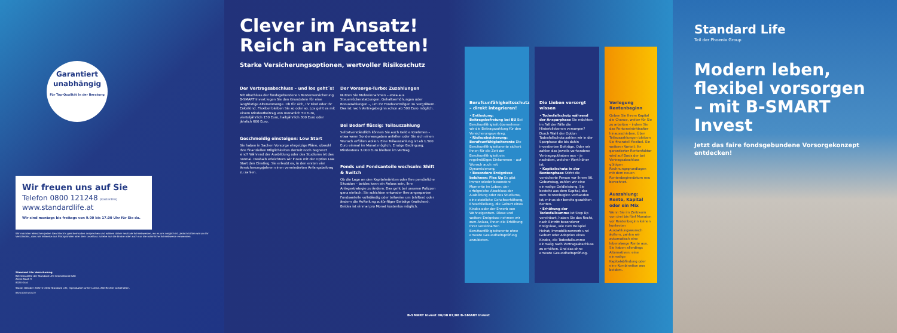Garantiert unabhängig
Für Top-Qualität in der Beratung
Wir freuen uns auf Sie
Telefon 0800 121248 (kostenfrei)
www.standardlife.at
Wir sind montags bis freitags von 9.00 bis 17.00 Uhr für Sie da.
Wir möchten Menschen jeden Geschlechts gleichermaßen ansprechen und wählen daher neutrale Schreibweisen, wo es uns möglich ist. Jedoch bitten wir um Ihr Verständnis, dass wir teilweise aus Platzgründen oder dem Lesefluss zuliebe nur die binäre oder auch nur die männliche Schreibweise verwenden.
Standard Life Versicherung
Betriebsstätte der Standard Life International DAC
Arche Noah 9
8020 Graz
Stand: Oktober 2022 © 2022 Standard Life, reproduziert unter Lizenz. Alle Rechte vorbehalten.
BSI/A/1002/V/10/22
Clever im Ansatz!
Reich an Facetten!
Starke Versicherungsoptionen, wertvoller Risikoschutz
Der Vertragsabschluss – und los geht´s!
Mit Abschluss der fondsgebundenen Rentenversicherung B-SMART Invest legen Sie den Grundstein für eine langfristige Altersvorsorge. Ob für sich, Ihr Kind oder Ihr Enkelkind. Flexibel bleiben Sie so oder so. Los geht es mit einem Mindestbeitrag von monatlich 50 Euro, vierteljährlich 150 Euro, halbjährlich 300 Euro oder jährlich 600 Euro.
Geschmeidig einsteigen: Low Start
Sie haben in Sachen Vorsorge ehrgeizige Pläne, obwohl Ihre finanziellen Möglichkeiten derzeit noch begrenzt sind? Während der Ausbildung oder des Studiums ist das normal. Deshalb erleichtern wir Ihnen mit der Option Low Start den Einstieg. Sie erlaubt es, in den ersten vier Versicherungsjahren einen verminderten Anfangsbeitrag zu zahlen.
Der Vorsorge-Turbo: Zuzahlungen
Nutzen Sie Mehreinnahmen – etwa aus Steuerrückerstattungen, Gehaltserhöhungen oder Bonuszahlungen –, um Ihr Fondsvermögen zu vergrößern. Das ist nach Vertragsbeginn schon ab 500 Euro möglich.
Bei Bedarf flüssig: Teilauszahlung
Selbstverständlich können Sie auch Geld entnehmen – etwa wenn Sonderausgaben anfallen oder Sie sich einen Wunsch erfüllen wollen. Eine Teilauszahlung ist ab 1.500 Euro einmal im Monat möglich. Einzige Bedingung: Mindestens 3.000 Euro bleiben im Vertrag.
Fonds und Fondsanteile wechseln: Shift & Switch
Ob die Lage an den Kapitalmärkten oder Ihre persönliche Situation – beides kann ein Anlass sein, Ihre Anlagestrategie zu ändern. Das geht bei unseren Polizzen ganz einfach: Sie schichten entweder Ihre angesparten Fondsanteile vollständig oder teilweise um (shiften) oder ändern die Aufteilung zukünftiger Beiträge (switchen). Beides ist einmal pro Monat kostenlos möglich.
Berufsunfähigkeitsschutz – direkt integrieren!
• Entlastung: Beitragsbefreiung bei BU Bei Berufsunfähigkeit übernehmen wir die Beitragszahlung für den Versicherungsvertrag.
• Risikoabsicherung: Berufsunfähigkeitsrente Die Berufsunfähigkeitsrente sichert Ihnen für die Zeit der Berufsunfähigkeit ein regelmäßiges Einkommen – auf Wunsch auch mit Dynamisierung.
• Besondere Ereignisse belohnen: Flex Up Es gibt immer wieder besondere Momente im Leben: der erfolgreiche Abschluss der Ausbildung oder des Studiums, eine stattliche Gehaltserhöhung, Eheschließung, die Geburt eines Kindes oder der Erwerb von Wohneigentum. Diese und weitere Ereignisse nehmen wir zum Anlass, Ihnen die Erhöhung Ihrer vereinbarten Berufsunfähigkeitsrente ohne erneute Gesundheitsprüfung anzubieten.
Die Lieben versorgt wissen
• Todesfallschutz während der Ansparphase Sie möchten im Fall der Fälle die Hinterbliebenen versorgen? Durch Wahl der Option Todesfallschutz zahlen wir in der Sparphase die bis dahin investierten Beiträge. Oder wir zahlen das jeweils vorhandene Vertragsguthaben aus – je nachdem, welcher Wert höher ist.
• Kapitalschutz in der Rentenphase Stirbt die versicherte Person vor ihrem 90. Geburtstag, zahlen wir eine einmalige Geldleistung. Sie besteht aus dem Kapital, das zum Rentenbeginn vorhanden ist, minus der bereits gezahlten Renten.
• Erhöhung der Todesfallsumme Ist Step Up vereinbart, haben Sie das Recht, nach Eintritt besonderer Ereignisse, wie zum Beispiel Heirat, Immobilienerwerb und Geburt oder Adoption eines Kindes, die Todesfallsumme einmalig nach Vertragsabschluss zu erhöhen. Und das ohne erneute Gesundheitsprüfung.
Verlegung Rentenbeginn
Geben Sie Ihrem Kapital die Chance, weiter für Sie zu arbeiten – indem Sie das Renteneintrittsalter hinausschieben. Über Teilauszahlungen bleiben Sie finanziell flexibel. Ein weiterer Vorteil: Ihr garantierter Rentenfaktor wird auf Basis der bei Vertragsabschluss gültigen Rechnungsgrundlagen mit dem neuen Rentenbeginndatum neu berechnet.
Auszahlung: Rente, Kapital oder ein Mix
Wenn Sie im Zeitraum von drei bis fünf Monaten vor Rentenbeginn keinen konkreten Auszahlungswunsch äußern, zahlen wir automatisch eine lebenslange Rente aus. Sie haben allerdings Alternativen: eine einmalige Kapitalabfindung oder eine Kombination aus beidem.
B-SMART Invest 06/08 07/08 B-SMART Invest
Standard Life
Teil der Phoenix Group
Modern leben, flexibel vorsorgen – mit B-SMART Invest
Jetzt das faire fondsgebundene Vorsorgekonzept entdecken!